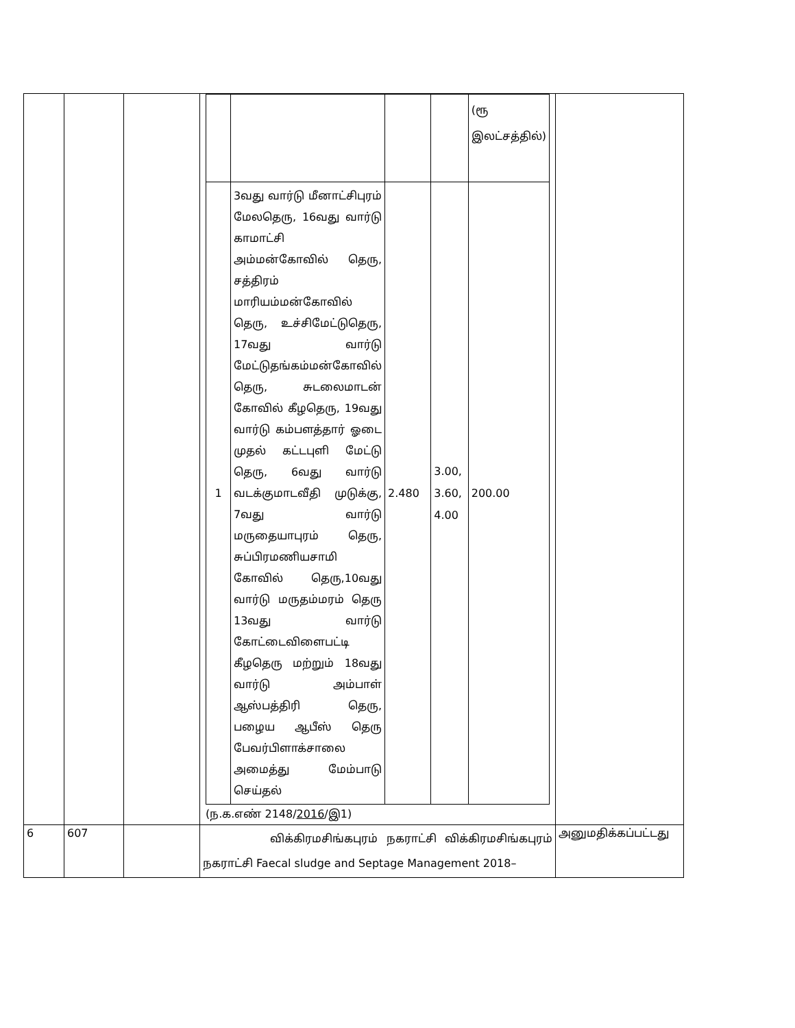| | | | / / / / / (ரூ இலட்சத்தில்) / / 1 / 3வது வார்டு மீனாட்சிபுரம் மேலதெரு, 16வது வார்டு காமாட்சி அம்மன்கோவில் தெரு, சத்திரம் மாரியம்மன்கோவில் தெரு, உச்சிமேட்டுதெரு, 17வது வார்டு மேட்டுதங்கம்மன்கோவில் தெரு, சுடலைமாடன் கோவில் கீழதெரு, 19வது வார்டு கம்பளத்தார் ஓடை முதல் கட்டபுளி மேட்டு தெரு, 6வது வார்டு வடக்குமாடவீதி முடுக்கு, 7வது வார்டு மருதையாபுரம் தெரு, சுப்பிரமணியசாமி கோவில் தெரு,10வது வார்டு மருதம்மரம் தெரு 13வது வார்டு கோட்டைவிளைபட்டி கீழதெரு மற்றும் 18வது வார்டு அம்பாள் ஆஸ்பத்திரி தெரு, பழைய ஆபீஸ் தெரு பேவர்பிளாக்சாலை அமைத்து மேம்பாடு செய்தல் / 2.480 / 3.00, 3.60, 4.00 / 200.00 / (ந.க.எண் 2148/ 2016 /இ1) | |
| 6 | 607 | | விக்கிரமசிங்கபுரம் நகராட்சி விக்கிரமசிங்கபுரம் நகராட்சி Faecal sludge and Septage Management 2018– | அனுமதிக்கப்பட்டது |